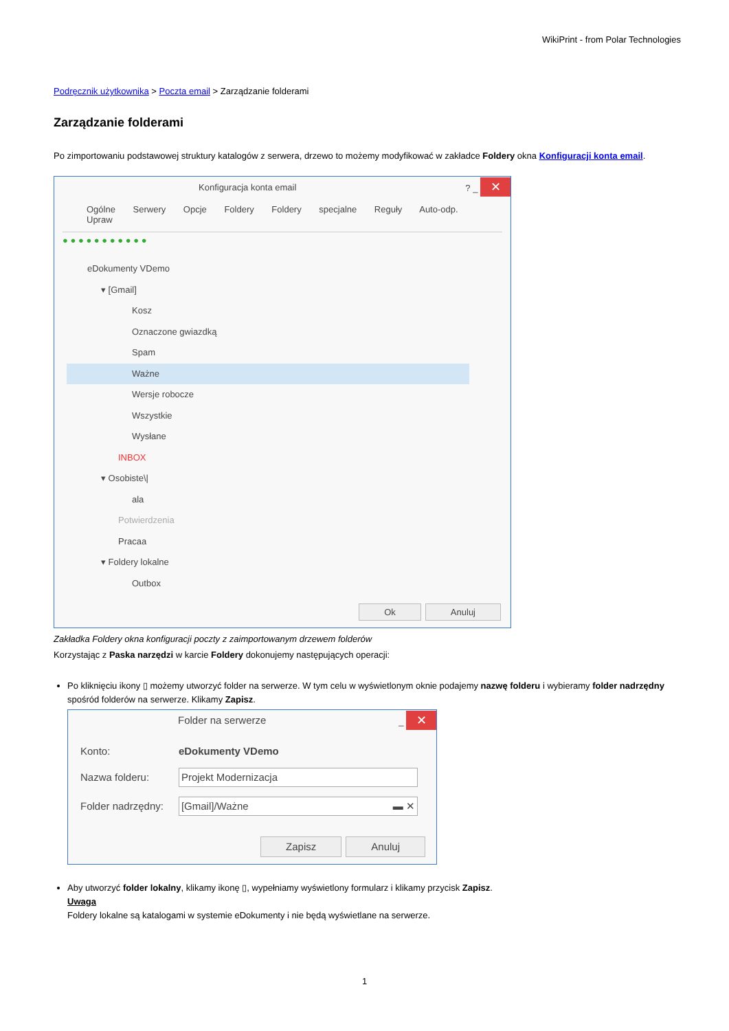WikiPrint - from Polar Technologies
Podręcznik użytkownika > Poczta email > Zarządzanie folderami
Zarządzanie folderami
Po zimportowaniu podstawowej struktury katalogów z serwera, drzewo to możemy modyfikować w zakładce Foldery okna Konfiguracji konta email.
Konfiguracja konta email? _ ✕
Ogólne Serwery Opcje Foldery Foldery specjalne Reguły Auto-odp. Upraw
● ● ● ● ● ● ● ● ● ● ●
eDokumenty VDemo
▾ [Gmail]
Kosz
Oznaczone gwiazdką
Spam
Ważne
Wersje robocze
Wszystkie
Wysłane
INBOX
▾ Osobiste\|
ala
Potwierdzenia
Pracaa
▾ Foldery lokalne
Outbox
Ok Anuluj
Zakładka Foldery okna konfiguracji poczty z zaimportowanym drzewem folderów
Korzystając z Paska narzędzi w karcie Foldery dokonujemy następujących operacji:
Po kliknięciu ikony ▯ możemy utworzyć folder na serwerze. W tym celu w wyświetlonym oknie podajemy nazwę folderu i wybieramy folder nadrzędny spośród folderów na serwerze. Klikamy Zapisz.
Folder na serwerze _ ✕
| Konto: | eDokumenty VDemo |
| Nazwa folderu: | Projekt Modernizacja |
| Folder nadrzędny: | [Gmail]/Ważne ▬ ✕ |
Zapisz Anuluj
Aby utworzyć folder lokalny, klikamy ikonę ▯, wypełniamy wyświetlony formularz i klikamy przycisk Zapisz.
Uwaga
Foldery lokalne są katalogami w systemie eDokumenty i nie będą wyświetlane na serwerze.
1